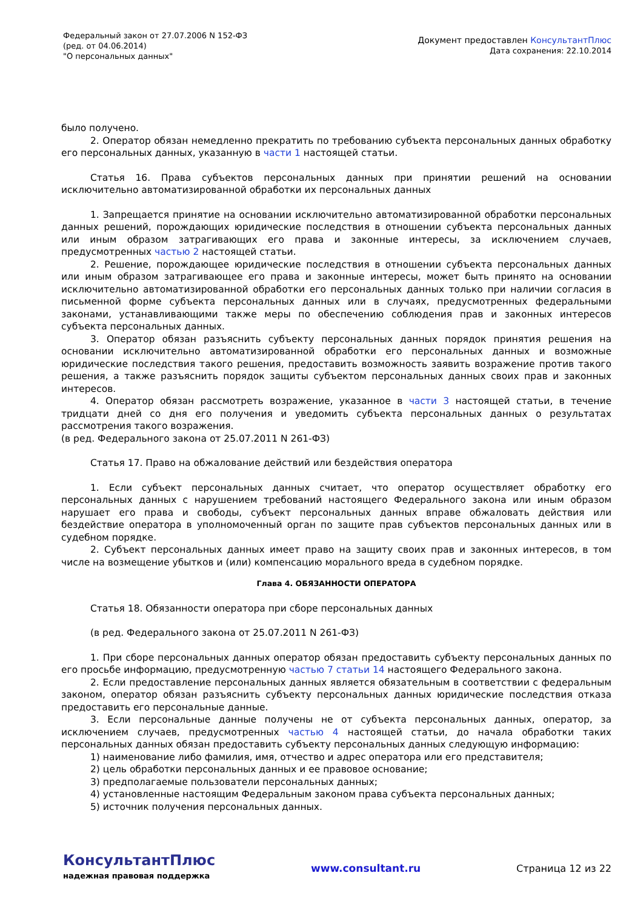Федеральный закон от 27.07.2006 N 152-ФЗ
(ред. от 04.06.2014)
"О персональных данных"
Документ предоставлен КонсультантПлюс
Дата сохранения: 22.10.2014
было получено.
2. Оператор обязан немедленно прекратить по требованию субъекта персональных данных обработку его персональных данных, указанную в части 1 настоящей статьи.
Статья 16. Права субъектов персональных данных при принятии решений на основании исключительно автоматизированной обработки их персональных данных
1. Запрещается принятие на основании исключительно автоматизированной обработки персональных данных решений, порождающих юридические последствия в отношении субъекта персональных данных или иным образом затрагивающих его права и законные интересы, за исключением случаев, предусмотренных частью 2 настоящей статьи.
2. Решение, порождающее юридические последствия в отношении субъекта персональных данных или иным образом затрагивающее его права и законные интересы, может быть принято на основании исключительно автоматизированной обработки его персональных данных только при наличии согласия в письменной форме субъекта персональных данных или в случаях, предусмотренных федеральными законами, устанавливающими также меры по обеспечению соблюдения прав и законных интересов субъекта персональных данных.
3. Оператор обязан разъяснить субъекту персональных данных порядок принятия решения на основании исключительно автоматизированной обработки его персональных данных и возможные юридические последствия такого решения, предоставить возможность заявить возражение против такого решения, а также разъяснить порядок защиты субъектом персональных данных своих прав и законных интересов.
4. Оператор обязан рассмотреть возражение, указанное в части 3 настоящей статьи, в течение тридцати дней со дня его получения и уведомить субъекта персональных данных о результатах рассмотрения такого возражения.
(в ред. Федерального закона от 25.07.2011 N 261-ФЗ)
Статья 17. Право на обжалование действий или бездействия оператора
1. Если субъект персональных данных считает, что оператор осуществляет обработку его персональных данных с нарушением требований настоящего Федерального закона или иным образом нарушает его права и свободы, субъект персональных данных вправе обжаловать действия или бездействие оператора в уполномоченный орган по защите прав субъектов персональных данных или в судебном порядке.
2. Субъект персональных данных имеет право на защиту своих прав и законных интересов, в том числе на возмещение убытков и (или) компенсацию морального вреда в судебном порядке.
Глава 4. ОБЯЗАННОСТИ ОПЕРАТОРА
Статья 18. Обязанности оператора при сборе персональных данных
(в ред. Федерального закона от 25.07.2011 N 261-ФЗ)
1. При сборе персональных данных оператор обязан предоставить субъекту персональных данных по его просьбе информацию, предусмотренную частью 7 статьи 14 настоящего Федерального закона.
2. Если предоставление персональных данных является обязательным в соответствии с федеральным законом, оператор обязан разъяснить субъекту персональных данных юридические последствия отказа предоставить его персональные данные.
3. Если персональные данные получены не от субъекта персональных данных, оператор, за исключением случаев, предусмотренных частью 4 настоящей статьи, до начала обработки таких персональных данных обязан предоставить субъекту персональных данных следующую информацию:
1) наименование либо фамилия, имя, отчество и адрес оператора или его представителя;
2) цель обработки персональных данных и ее правовое основание;
3) предполагаемые пользователи персональных данных;
4) установленные настоящим Федеральным законом права субъекта персональных данных;
5) источник получения персональных данных.
КонсультантПлюс
надежная правовая поддержка
www.consultant.ru Страница 12 из 22